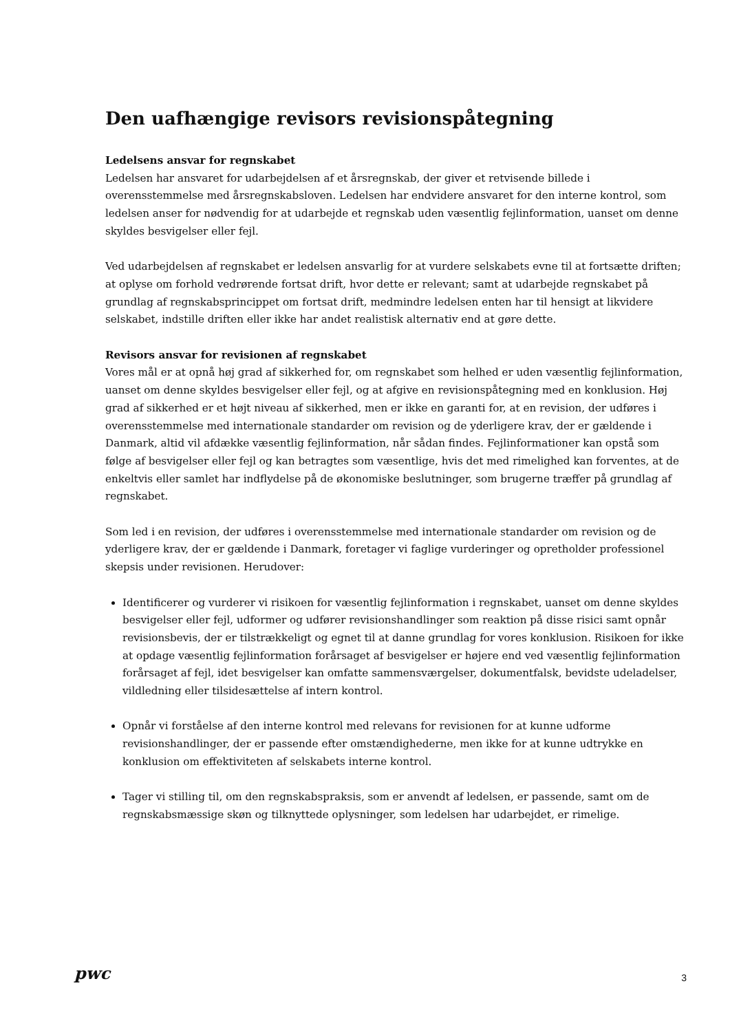Den uafhængige revisors revisionspåtegning
Ledelsens ansvar for regnskabet
Ledelsen har ansvaret for udarbejdelsen af et årsregnskab, der giver et retvisende billede i overensstemmelse med årsregnskabsloven. Ledelsen har endvidere ansvaret for den interne kontrol, som ledelsen anser for nødvendig for at udarbejde et regnskab uden væsentlig fejlinformation, uanset om denne skyldes besvigelser eller fejl.
Ved udarbejdelsen af regnskabet er ledelsen ansvarlig for at vurdere selskabets evne til at fortsætte driften; at oplyse om forhold vedrørende fortsat drift, hvor dette er relevant; samt at udarbejde regnskabet på grundlag af regnskabsprincippet om fortsat drift, medmindre ledelsen enten har til hensigt at likvidere selskabet, indstille driften eller ikke har andet realistisk alternativ end at gøre dette.
Revisors ansvar for revisionen af regnskabet
Vores mål er at opnå høj grad af sikkerhed for, om regnskabet som helhed er uden væsentlig fejlinformation, uanset om denne skyldes besvigelser eller fejl, og at afgive en revisionspåtegning med en konklusion. Høj grad af sikkerhed er et højt niveau af sikkerhed, men er ikke en garanti for, at en revision, der udføres i overensstemmelse med internationale standarder om revision og de yderligere krav, der er gældende i Danmark, altid vil afdække væsentlig fejlinformation, når sådan findes. Fejlinformationer kan opstå som følge af besvigelser eller fejl og kan betragtes som væsentlige, hvis det med rimelighed kan forventes, at de enkeltvis eller samlet har indflydelse på de økonomiske beslutninger, som brugerne træffer på grundlag af regnskabet.
Som led i en revision, der udføres i overensstemmelse med internationale standarder om revision og de yderligere krav, der er gældende i Danmark, foretager vi faglige vurderinger og opretholder professionel skepsis under revisionen. Herudover:
Identificerer og vurderer vi risikoen for væsentlig fejlinformation i regnskabet, uanset om denne skyldes besvigelser eller fejl, udformer og udfører revisionshandlinger som reaktion på disse risici samt opnår revisionsbevis, der er tilstrækkeligt og egnet til at danne grundlag for vores konklusion. Risikoen for ikke at opdage væsentlig fejlinformation forårsaget af besvigelser er højere end ved væsentlig fejlinformation forårsaget af fejl, idet besvigelser kan omfatte sammensværgelser, dokumentfalsk, bevidste udeladelser, vildledning eller tilsidesættelse af intern kontrol.
Opnår vi forståelse af den interne kontrol med relevans for revisionen for at kunne udforme revisionshandlinger, der er passende efter omstændighederne, men ikke for at kunne udtrykke en konklusion om effektiviteten af selskabets interne kontrol.
Tager vi stilling til, om den regnskabspraksis, som er anvendt af ledelsen, er passende, samt om de regnskabsmæssige skøn og tilknyttede oplysninger, som ledelsen har udarbejdet, er rimelige.
pwc
3